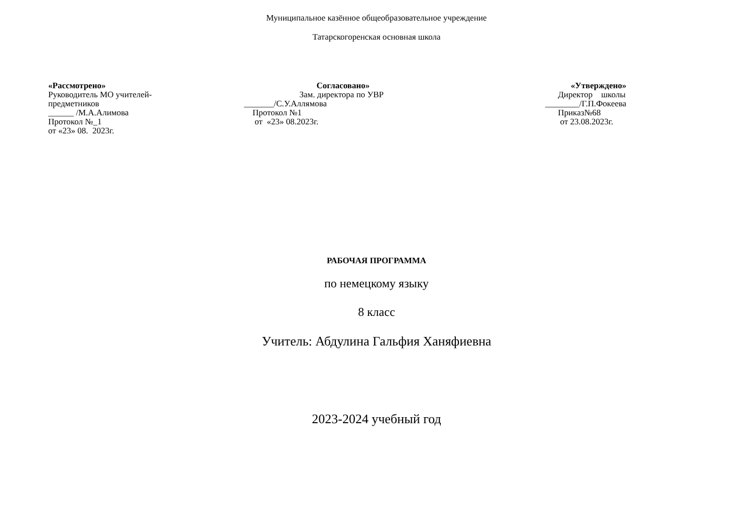Муниципальное казённое общеобразовательное учреждение
Татарскогоренская основная школа
«Рассмотрено» Руководитель МО учителей- предметников ______ /М.А.Алимова Протокол №_1 от «23» 08. 2023г.
Согласовано» Зам. директора по УВР _______/С.У.Аллямова Протокол №1 от «23» 08.2023г.
«Утверждено» Директор школы ________/Г.П.Фокеева Приказ№68 от 23.08.2023г.
РАБОЧАЯ ПРОГРАММА
по немецкому языку
8 класс
Учитель: Абдулина Гальфия Ханяфиевна
2023-2024 учебный год